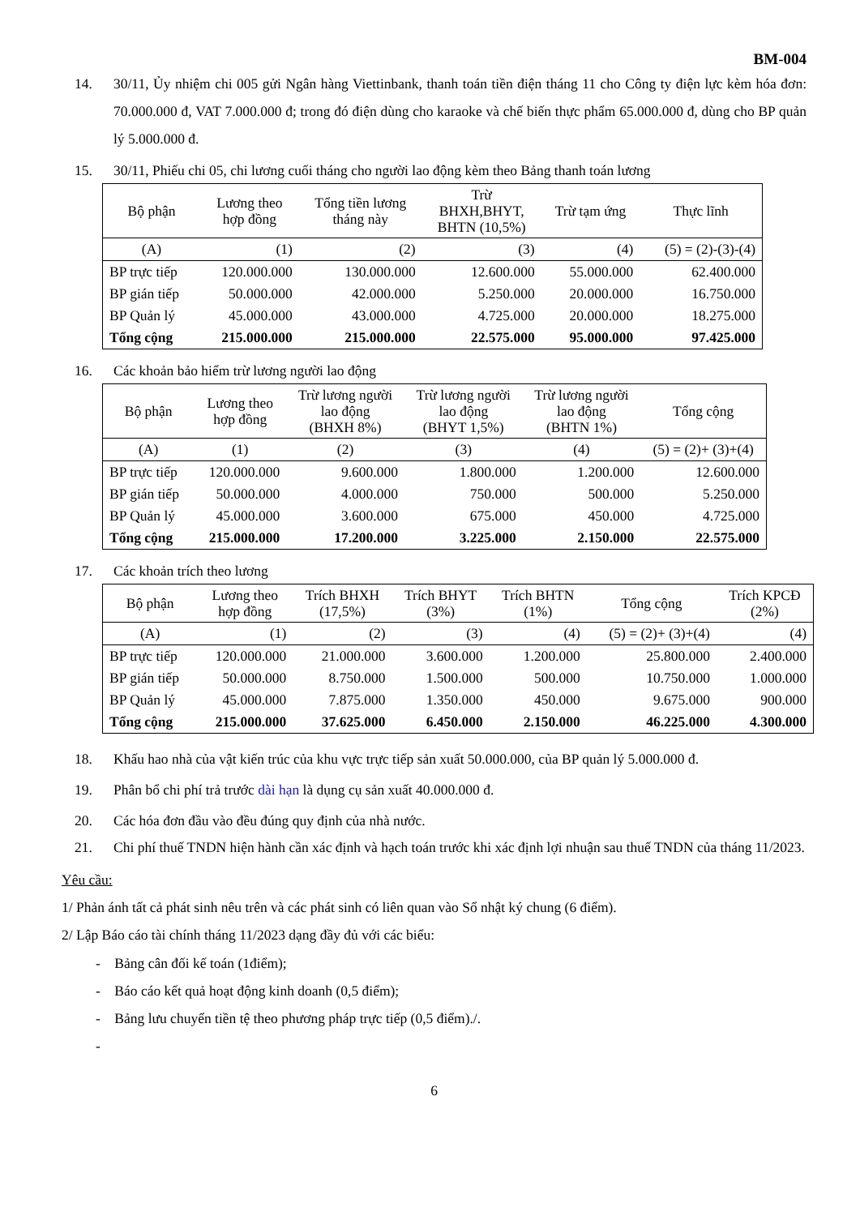BM-004
14. 30/11, Ủy nhiệm chi 005 gửi Ngân hàng Viettinbank, thanh toán tiền điện tháng 11 cho Công ty điện lực kèm hóa đơn: 70.000.000 đ, VAT 7.000.000 đ; trong đó điện dùng cho karaoke và chế biến thực phẩm 65.000.000 đ, dùng cho BP quản lý 5.000.000 đ.
15. 30/11, Phiếu chi 05, chi lương cuối tháng cho người lao động kèm theo Bảng thanh toán lương
| Bộ phận | Lương theo hợp đồng | Tổng tiền lương tháng này | Trừ BHXH,BHYT, BHTN (10,5%) | Trừ tạm ứng | Thực lĩnh |
| --- | --- | --- | --- | --- | --- |
| (A) | (1) | (2) | (3) | (4) | (5) = (2)-(3)-(4) |
| BP trực tiếp | 120.000.000 | 130.000.000 | 12.600.000 | 55.000.000 | 62.400.000 |
| BP gián tiếp | 50.000.000 | 42.000.000 | 5.250.000 | 20.000.000 | 16.750.000 |
| BP Quản lý | 45.000.000 | 43.000.000 | 4.725.000 | 20.000.000 | 18.275.000 |
| Tổng cộng | 215.000.000 | 215.000.000 | 22.575.000 | 95.000.000 | 97.425.000 |
16. Các khoản bảo hiểm trừ lương người lao động
| Bộ phận | Lương theo hợp đồng | Trừ lương người lao động (BHXH 8%) | Trừ lương người lao động (BHYT 1,5%) | Trừ lương người lao động (BHTN 1%) | Tổng cộng |
| --- | --- | --- | --- | --- | --- |
| (A) | (1) | (2) | (3) | (4) | (5) = (2)+ (3)+(4) |
| BP trực tiếp | 120.000.000 | 9.600.000 | 1.800.000 | 1.200.000 | 12.600.000 |
| BP gián tiếp | 50.000.000 | 4.000.000 | 750.000 | 500.000 | 5.250.000 |
| BP Quản lý | 45.000.000 | 3.600.000 | 675.000 | 450.000 | 4.725.000 |
| Tổng cộng | 215.000.000 | 17.200.000 | 3.225.000 | 2.150.000 | 22.575.000 |
17. Các khoản trích theo lương
| Bộ phận | Lương theo hợp đồng | Trích BHXH (17,5%) | Trích BHYT (3%) | Trích BHTN (1%) | Tổng cộng | Trích KPCĐ (2%) |
| --- | --- | --- | --- | --- | --- | --- |
| (A) | (1) | (2) | (3) | (4) | (5) = (2)+ (3)+(4) | (4) |
| BP trực tiếp | 120.000.000 | 21.000.000 | 3.600.000 | 1.200.000 | 25.800.000 | 2.400.000 |
| BP gián tiếp | 50.000.000 | 8.750.000 | 1.500.000 | 500.000 | 10.750.000 | 1.000.000 |
| BP Quản lý | 45.000.000 | 7.875.000 | 1.350.000 | 450.000 | 9.675.000 | 900.000 |
| Tổng cộng | 215.000.000 | 37.625.000 | 6.450.000 | 2.150.000 | 46.225.000 | 4.300.000 |
18. Khấu hao nhà của vật kiến trúc của khu vực trực tiếp sản xuất 50.000.000, của BP quản lý 5.000.000 đ.
19. Phân bổ chi phí trả trước dài hạn là dụng cụ sản xuất 40.000.000 đ.
20. Các hóa đơn đầu vào đều đúng quy định của nhà nước.
21. Chi phí thuế TNDN hiện hành cần xác định và hạch toán trước khi xác định lợi nhuận sau thuế TNDN của tháng 11/2023.
Yêu cầu:
1/ Phản ánh tất cả phát sinh nêu trên và các phát sinh có liên quan vào Sổ nhật ký chung (6 điểm).
2/ Lập Báo cáo tài chính tháng 11/2023 dạng đầy đủ với các biểu:
- Bảng cân đối kế toán (1điểm);
- Báo cáo kết quả hoạt động kinh doanh (0,5 điểm);
- Bảng lưu chuyển tiền tệ theo phương pháp trực tiếp (0,5 điểm)./.
-
6